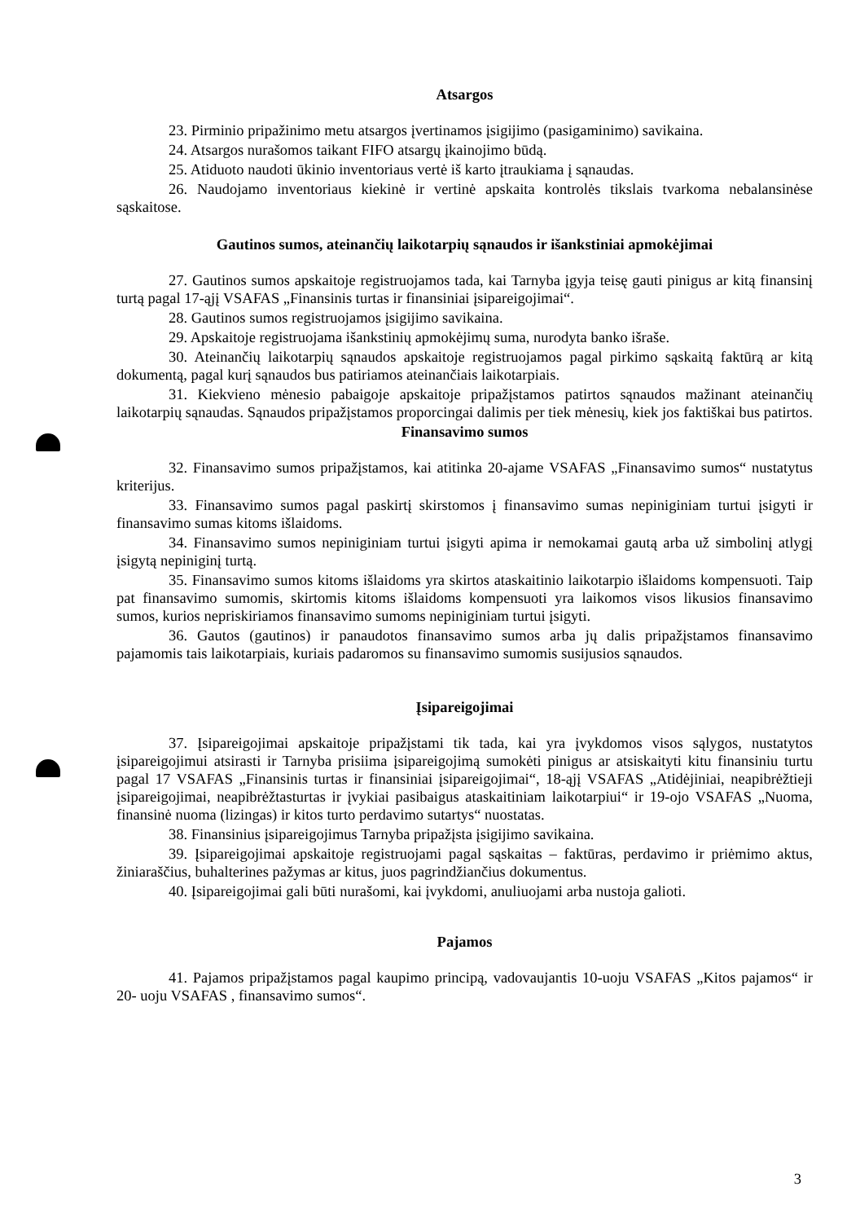Atsargos
23. Pirminio pripažinimo metu atsargos įvertinamos įsigijimo (pasigaminimo) savikaina.
24. Atsargos nurašomos taikant FIFO atsargų įkainojimo būdą.
25. Atiduoto naudoti ūkinio inventoriaus vertė iš karto įtraukiama į sąnaudas.
26. Naudojamo inventoriaus kiekinė ir vertinė apskaita kontrolės tikslais tvarkoma nebalansinėse sąskaitose.
Gautinos sumos, ateinančių laikotarpių sąnaudos ir išankstiniai apmokėjimai
27. Gautinos sumos apskaitoje registruojamos tada, kai Tarnyba įgyja teisę gauti pinigus ar kitą finansinį turtą pagal 17-ąjį VSAFAS „Finansinis turtas ir finansiniai įsipareigojimai“.
28. Gautinos sumos registruojamos įsigijimo savikaina.
29. Apskaitoje registruojama išankstinių apmokėjimų suma, nurodyta banko išraše.
30. Ateinančių laikotarpių sąnaudos apskaitoje registruojamos pagal pirkimo sąskaitą faktūrą ar kitą dokumentą, pagal kurį sąnaudos bus patiriamos ateinančiais laikotarpiais.
31. Kiekvieno mėnesio pabaigoje apskaitoje pripažįstamos patirtos sąnaudos mažinant ateinančių laikotarpių sąnaudas. Sąnaudos pripažįstamos proporcingai dalimis per tiek mėnesių, kiek jos faktiškai bus patirtos.
Finansavimo sumos
32. Finansavimo sumos pripažįstamos, kai atitinka 20-ajame VSAFAS „Finansavimo sumos“ nustatytus kriterijus.
33. Finansavimo sumos pagal paskirtį skirstomos į finansavimo sumas nepiniginiam turtui įsigyti ir finansavimo sumas kitoms išlaidoms.
34. Finansavimo sumos nepiniginiam turtui įsigyti apima ir nemokamai gautą arba už simbolinį atlygį įsigytą nepiniginį turtą.
35. Finansavimo sumos kitoms išlaidoms yra skirtos ataskaitinio laikotarpio išlaidoms kompensuoti. Taip pat finansavimo sumomis, skirtomis kitoms išlaidoms kompensuoti yra laikomos visos likusios finansavimo sumos, kurios nepriskiriamos finansavimo sumoms nepiniginiam turtui įsigyti.
36. Gautos (gautinos) ir panaudotos finansavimo sumos arba jų dalis pripažįstamos finansavimo pajamomis tais laikotarpiais, kuriais padaromos su finansavimo sumomis susijusios sąnaudos.
Įsipareigojimai
37. Įsipareigojimai apskaitoje pripažįstami tik tada, kai yra įvykdomos visos sąlygos, nustatytos įsipareigojimui atsirasti ir Tarnyba prisiima įsipareigojimą sumokėti pinigus ar atsiskaityti kitu finansiniu turtu pagal 17 VSAFAS „Finansinis turtas ir finansiniai įsipareigojimai“, 18-ąjį VSAFAS „Atidėjiniai, neapibrėžtieji įsipareigojimai, neapibrėžtasturtas ir įvykiai pasibaigus ataskaitiniam laikotarpiui“ ir 19-ojo VSAFAS „Nuoma, finansinė nuoma (lizingas) ir kitos turto perdavimo sutartys“ nuostatas.
38. Finansinius įsipareigojimus Tarnyba pripažįsta įsigijimo savikaina.
39. Įsipareigojimai apskaitoje registruojami pagal sąskaitas – faktūras, perdavimo ir priėmimo aktus, žiniaraščius, buhalterines pažymas ar kitus, juos pagrindžiančius dokumentus.
40. Įsipareigojimai gali būti nurašomi, kai įvykdomi, anuliuojami arba nustoja galioti.
Pajamos
41. Pajamos pripažįstamos pagal kaupimo principą, vadovaujantis 10-uoju VSAFAS „Kitos pajamos“ ir 20- uoju VSAFAS , finansavimo sumos“.
3